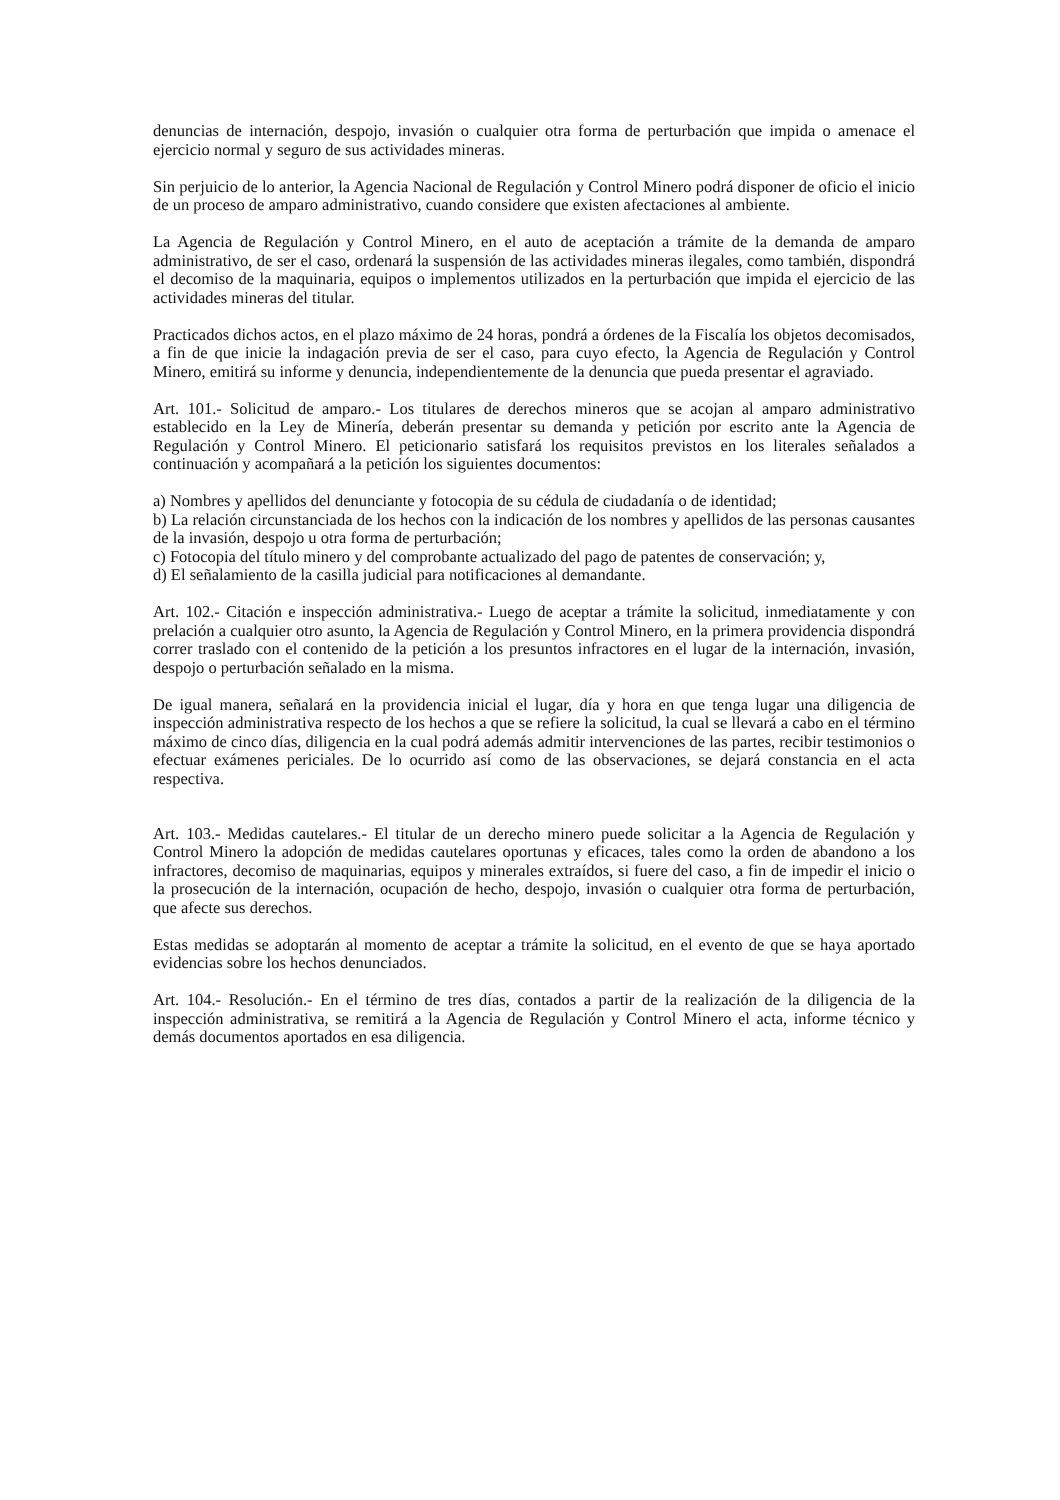denuncias de internación, despojo, invasión o cualquier otra forma de perturbación que impida o amenace el ejercicio normal y seguro de sus actividades mineras.
Sin perjuicio de lo anterior, la Agencia Nacional de Regulación y Control Minero podrá disponer de oficio el inicio de un proceso de amparo administrativo, cuando considere que existen afectaciones al ambiente.
La Agencia de Regulación y Control Minero, en el auto de aceptación a trámite de la demanda de amparo administrativo, de ser el caso, ordenará la suspensión de las actividades mineras ilegales, como también, dispondrá el decomiso de la maquinaria, equipos o implementos utilizados en la perturbación que impida el ejercicio de las actividades mineras del titular.
Practicados dichos actos, en el plazo máximo de 24 horas, pondrá a órdenes de la Fiscalía los objetos decomisados, a fin de que inicie la indagación previa de ser el caso, para cuyo efecto, la Agencia de Regulación y Control Minero, emitirá su informe y denuncia, independientemente de la denuncia que pueda presentar el agraviado.
Art. 101.- Solicitud de amparo.- Los titulares de derechos mineros que se acojan al amparo administrativo establecido en la Ley de Minería, deberán presentar su demanda y petición por escrito ante la Agencia de Regulación y Control Minero. El peticionario satisfará los requisitos previstos en los literales señalados a continuación y acompañará a la petición los siguientes documentos:
a) Nombres y apellidos del denunciante y fotocopia de su cédula de ciudadanía o de identidad;
b) La relación circunstanciada de los hechos con la indicación de los nombres y apellidos de las personas causantes de la invasión, despojo u otra forma de perturbación;
c) Fotocopia del título minero y del comprobante actualizado del pago de patentes de conservación; y,
d) El señalamiento de la casilla judicial para notificaciones al demandante.
Art. 102.- Citación e inspección administrativa.- Luego de aceptar a trámite la solicitud, inmediatamente y con prelación a cualquier otro asunto, la Agencia de Regulación y Control Minero, en la primera providencia dispondrá correr traslado con el contenido de la petición a los presuntos infractores en el lugar de la internación, invasión, despojo o perturbación señalado en la misma.
De igual manera, señalará en la providencia inicial el lugar, día y hora en que tenga lugar una diligencia de inspección administrativa respecto de los hechos a que se refiere la solicitud, la cual se llevará a cabo en el término máximo de cinco días, diligencia en la cual podrá además admitir intervenciones de las partes, recibir testimonios o efectuar exámenes periciales. De lo ocurrido así como de las observaciones, se dejará constancia en el acta respectiva.
Art. 103.- Medidas cautelares.- El titular de un derecho minero puede solicitar a la Agencia de Regulación y Control Minero la adopción de medidas cautelares oportunas y eficaces, tales como la orden de abandono a los infractores, decomiso de maquinarias, equipos y minerales extraídos, si fuere del caso, a fin de impedir el inicio o la prosecución de la internación, ocupación de hecho, despojo, invasión o cualquier otra forma de perturbación, que afecte sus derechos.
Estas medidas se adoptarán al momento de aceptar a trámite la solicitud, en el evento de que se haya aportado evidencias sobre los hechos denunciados.
Art. 104.- Resolución.- En el término de tres días, contados a partir de la realización de la diligencia de la inspección administrativa, se remitirá a la Agencia de Regulación y Control Minero el acta, informe técnico y demás documentos aportados en esa diligencia.